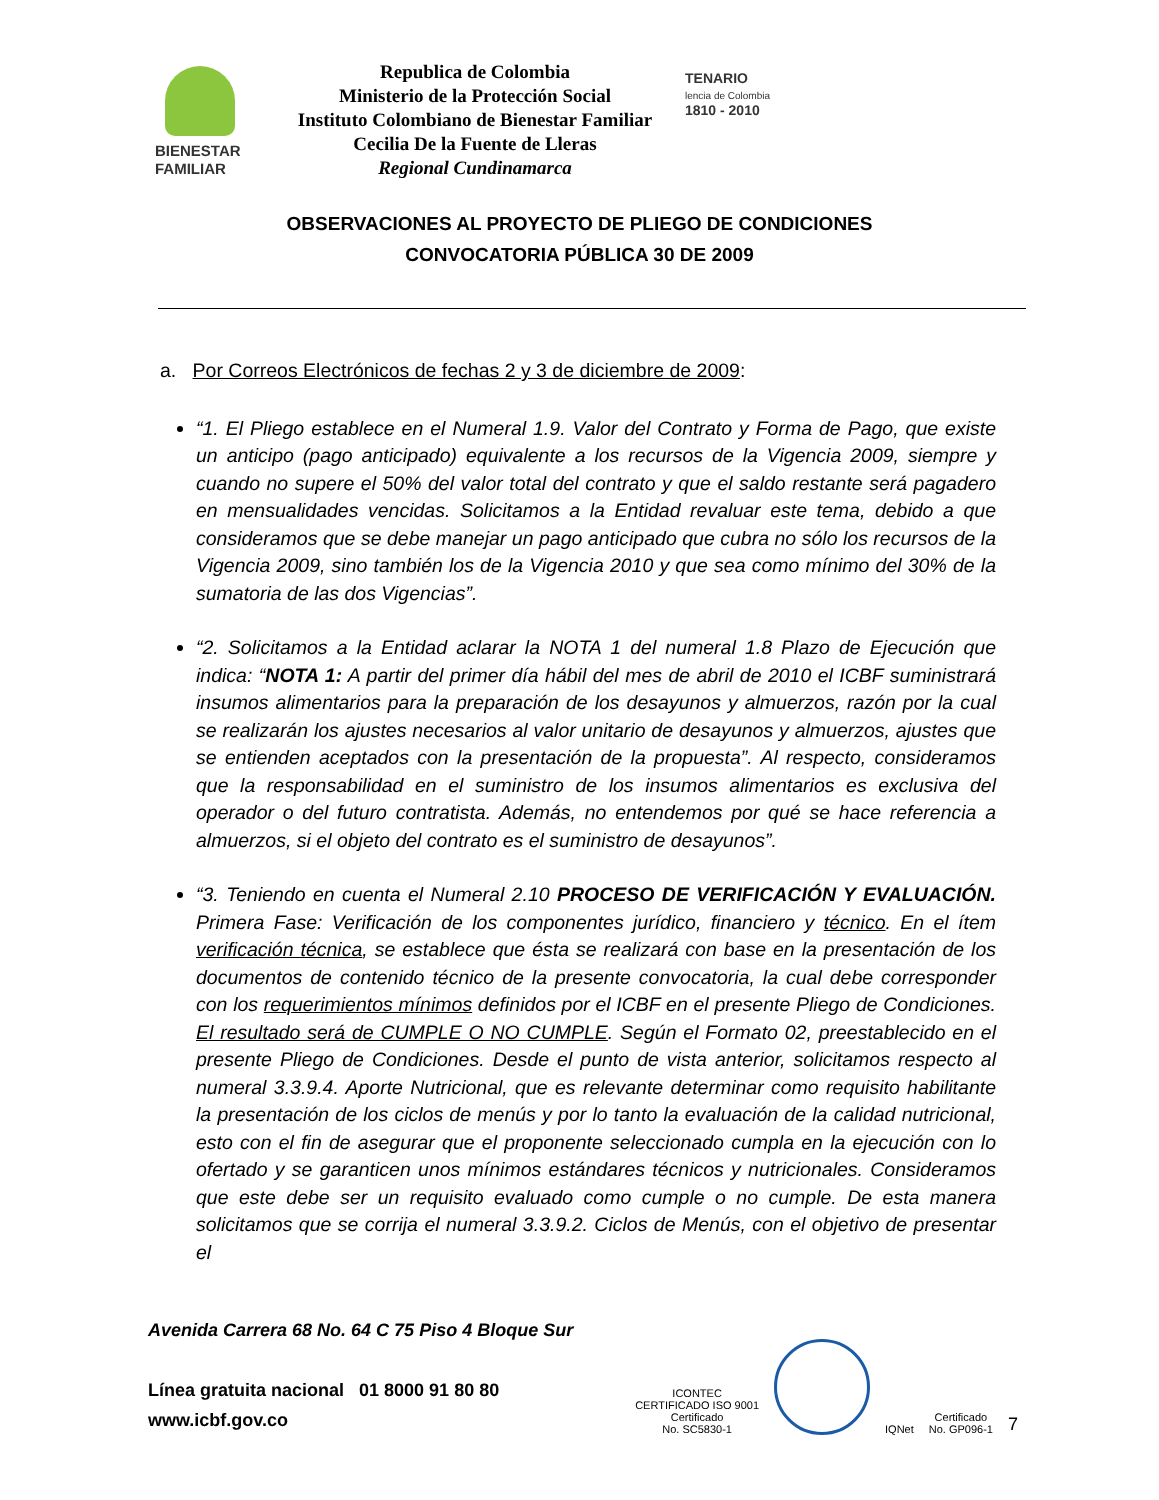BIENESTAR
FAMILIAR
Republica de Colombia
Ministerio de la Protección Social
Instituto Colombiano de Bienestar Familiar
Cecilia De la Fuente de Lleras
Regional Cundinamarca
TENARIO
lencia de Colombia
1810 - 2010
OBSERVACIONES AL PROYECTO DE PLIEGO DE CONDICIONES
CONVOCATORIA PÚBLICA 30 DE 2009
a. Por Correos Electrónicos de fechas 2 y 3 de diciembre de 2009:
“1. El Pliego establece en el Numeral 1.9. Valor del Contrato y Forma de Pago, que existe un anticipo (pago anticipado) equivalente a los recursos de la Vigencia 2009, siempre y cuando no supere el 50% del valor total del contrato y que el saldo restante será pagadero en mensualidades vencidas. Solicitamos a la Entidad revaluar este tema, debido a que consideramos que se debe manejar un pago anticipado que cubra no sólo los recursos de la Vigencia 2009, sino también los de la Vigencia 2010 y que sea como mínimo del 30% de la sumatoria de las dos Vigencias”.
“2. Solicitamos a la Entidad aclarar la NOTA 1 del numeral 1.8 Plazo de Ejecución que indica: “NOTA 1: A partir del primer día hábil del mes de abril de 2010 el ICBF suministrará insumos alimentarios para la preparación de los desayunos y almuerzos, razón por la cual se realizarán los ajustes necesarios al valor unitario de desayunos y almuerzos, ajustes que se entienden aceptados con la presentación de la propuesta”. Al respecto, consideramos que la responsabilidad en el suministro de los insumos alimentarios es exclusiva del operador o del futuro contratista. Además, no entendemos por qué se hace referencia a almuerzos, si el objeto del contrato es el suministro de desayunos”.
“3. Teniendo en cuenta el Numeral 2.10 PROCESO DE VERIFICACIÓN Y EVALUACIÓN. Primera Fase: Verificación de los componentes jurídico, financiero y técnico. En el ítem verificación técnica, se establece que ésta se realizará con base en la presentación de los documentos de contenido técnico de la presente convocatoria, la cual debe corresponder con los requerimientos mínimos definidos por el ICBF en el presente Pliego de Condiciones. El resultado será de CUMPLE O NO CUMPLE. Según el Formato 02, preestablecido en el presente Pliego de Condiciones. Desde el punto de vista anterior, solicitamos respecto al numeral 3.3.9.4. Aporte Nutricional, que es relevante determinar como requisito habilitante la presentación de los ciclos de menús y por lo tanto la evaluación de la calidad nutricional, esto con el fin de asegurar que el proponente seleccionado cumpla en la ejecución con lo ofertado y se garanticen unos mínimos estándares técnicos y nutricionales. Consideramos que este debe ser un requisito evaluado como cumple o no cumple. De esta manera solicitamos que se corrija el numeral 3.3.9.2. Ciclos de Menús, con el objetivo de presentar el
Avenida Carrera 68 No. 64 C 75 Piso 4 Bloque Sur
Línea gratuita nacional 01 8000 91 80 80
www.icbf.gov.co
ICONTEC
CERTIFICADO ISO 9001
Certificado
No. SC5830-1
IQNet
Certificado
No. GP096-1
7